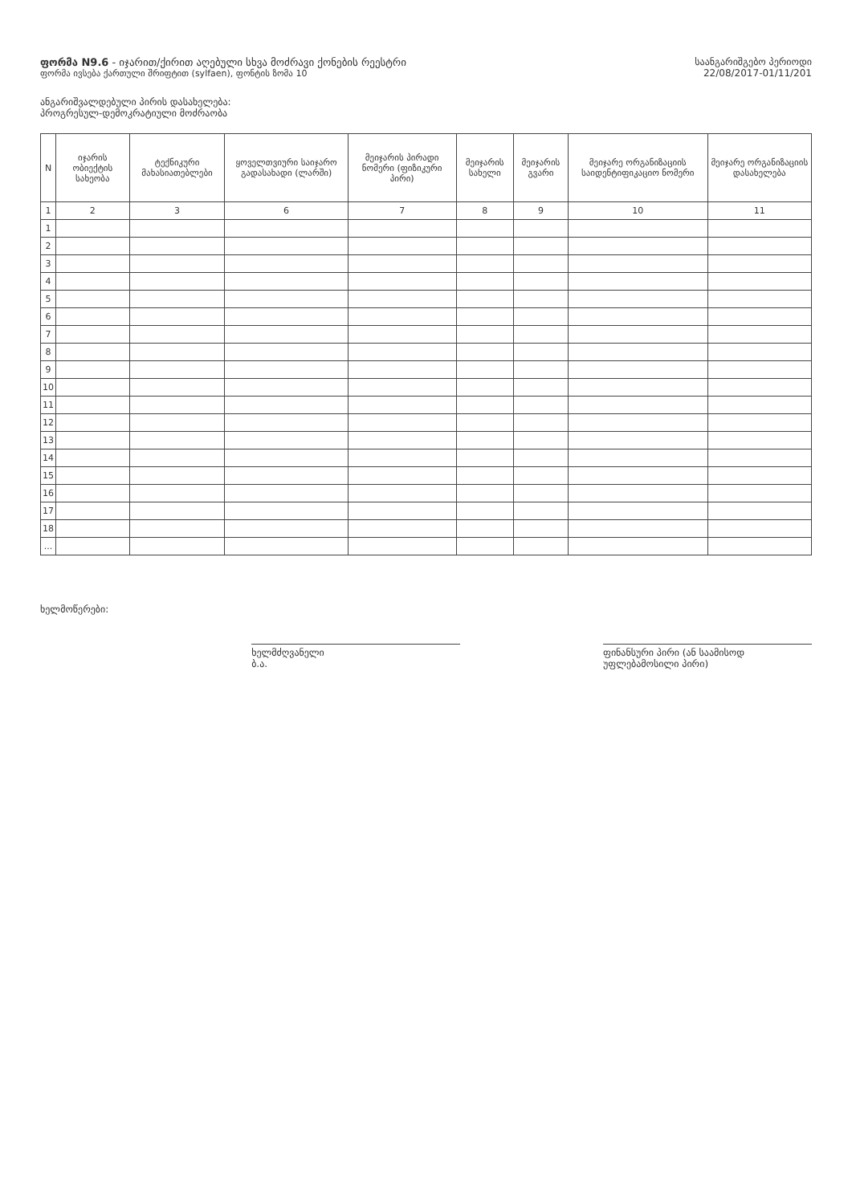ფორმა N9.6 - იჯარით/ქირით აღებული სხვა მოძრავი ქონების რეესტრი
ფორმა ივსება ქართული შრიფტით (sylfaen), ფონტის ზომა 10
საანგარიშგებო პერიოდი
22/08/2017-01/11/201
ანგარიშვალდებული პირის დასახელება:
პროგრესულ-დემოკრატიული მოძრაობა
| N | იჯარის ობიექტის სახეობა | ტექნიკური მახასიათებლები | ყოველთვიური საიჯარო გადასახადი (ლარში) | მეიჯარის პირადი ნომერი (ფიზიკური პირი) | მეიჯარის სახელი | მეიჯარის გვარი | მეიჯარე ორგანიზაციის საიდენტიფიკაციო ნომერი | მეიჯარე ორგანიზაციის დასახელება |
| --- | --- | --- | --- | --- | --- | --- | --- | --- |
| 1 | 2 | 3 | 6 | 7 | 8 | 9 | 10 | 11 |
| 1 | | | | | | | | |
| 2 | | | | | | | | |
| 3 | | | | | | | | |
| 4 | | | | | | | | |
| 5 | | | | | | | | |
| 6 | | | | | | | | |
| 7 | | | | | | | | |
| 8 | | | | | | | | |
| 9 | | | | | | | | |
| 10 | | | | | | | | |
| 11 | | | | | | | | |
| 12 | | | | | | | | |
| 13 | | | | | | | | |
| 14 | | | | | | | | |
| 15 | | | | | | | | |
| 16 | | | | | | | | |
| 17 | | | | | | | | |
| 18 | | | | | | | | |
| ... | | | | | | | | |
ხელმოწერები:
ხელმძღვანელი
ბ.ა.
ფინანსური პირი (ან საამისოდ უფლებამოსილი პირი)